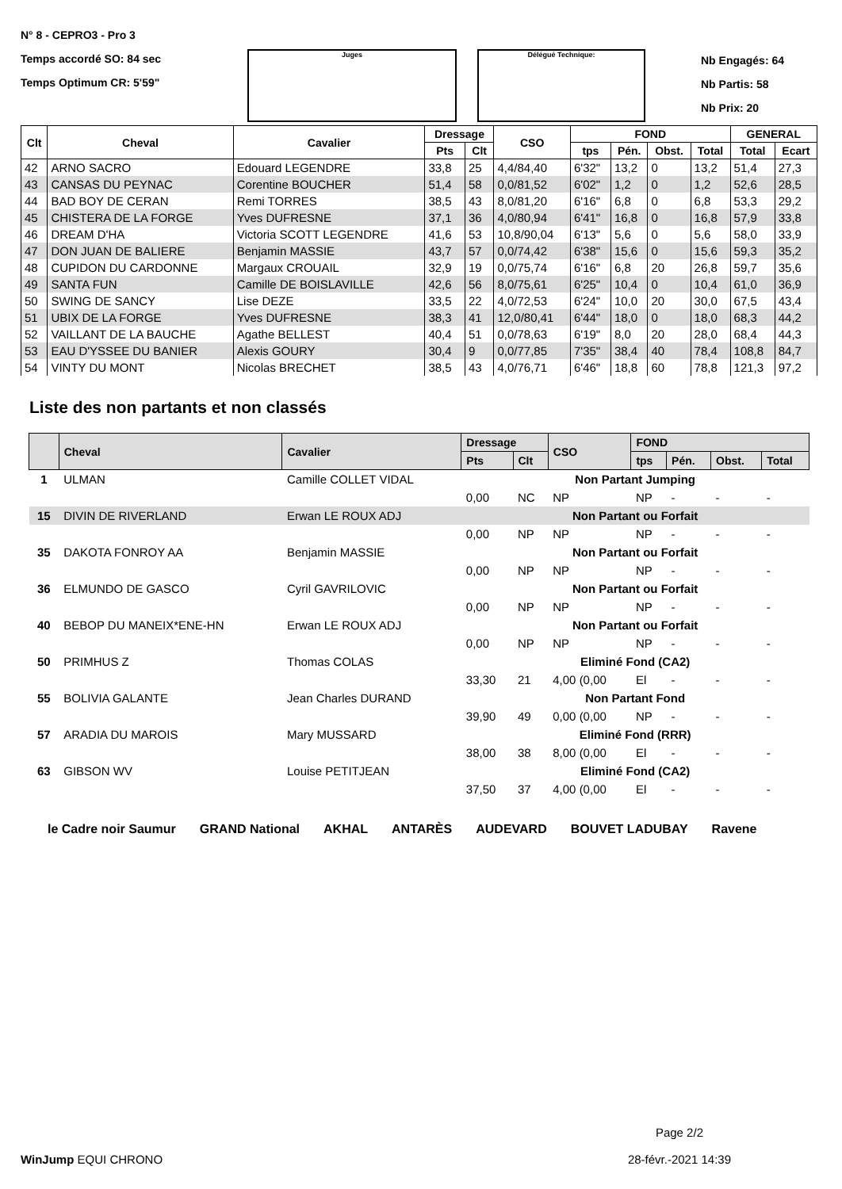N° 8 - CEPRO3 - Pro 3
Temps accordé SO: 84 sec
Temps Optimum CR: 5'59"
Juges Délégué Technique:
Nb Engagés: 64
Nb Partis: 58
Nb Prix: 20
| Clt | Cheval | Cavalier | Dressage | | CSO | FOND | | | | GENERAL | |
| --- | --- | --- | --- | --- | --- | --- | --- | --- | --- | --- | --- |
| | | | Pts | Clt | | tps | Pén. | Obst. | Total | Total | Ecart |
| 42 | ARNO SACRO | Edouard LEGENDRE | 33,8 | 25 | 4,4/84,40 | 6'32" | 13,2 | 0 | 13,2 | 51,4 | 27,3 |
| 43 | CANSAS DU PEYNAC | Corentine BOUCHER | 51,4 | 58 | 0,0/81,52 | 6'02" | 1,2 | 0 | 1,2 | 52,6 | 28,5 |
| 44 | BAD BOY DE CERAN | Remi TORRES | 38,5 | 43 | 8,0/81,20 | 6'16" | 6,8 | 0 | 6,8 | 53,3 | 29,2 |
| 45 | CHISTERA DE LA FORGE | Yves DUFRESNE | 37,1 | 36 | 4,0/80,94 | 6'41" | 16,8 | 0 | 16,8 | 57,9 | 33,8 |
| 46 | DREAM D'HA | Victoria SCOTT LEGENDRE | 41,6 | 53 | 10,8/90,04 | 6'13" | 5,6 | 0 | 5,6 | 58,0 | 33,9 |
| 47 | DON JUAN DE BALIERE | Benjamin MASSIE | 43,7 | 57 | 0,0/74,42 | 6'38" | 15,6 | 0 | 15,6 | 59,3 | 35,2 |
| 48 | CUPIDON DU CARDONNE | Margaux CROUAIL | 32,9 | 19 | 0,0/75,74 | 6'16" | 6,8 | 20 | 26,8 | 59,7 | 35,6 |
| 49 | SANTA FUN | Camille DE BOISLAVILLE | 42,6 | 56 | 8,0/75,61 | 6'25" | 10,4 | 0 | 10,4 | 61,0 | 36,9 |
| 50 | SWING DE SANCY | Lise DEZE | 33,5 | 22 | 4,0/72,53 | 6'24" | 10,0 | 20 | 30,0 | 67,5 | 43,4 |
| 51 | UBIX DE LA FORGE | Yves DUFRESNE | 38,3 | 41 | 12,0/80,41 | 6'44" | 18,0 | 0 | 18,0 | 68,3 | 44,2 |
| 52 | VAILLANT DE LA BAUCHE | Agathe BELLEST | 40,4 | 51 | 0,0/78,63 | 6'19" | 8,0 | 20 | 28,0 | 68,4 | 44,3 |
| 53 | EAU D'YSSEE DU BANIER | Alexis GOURY | 30,4 | 9 | 0,0/77,85 | 7'35" | 38,4 | 40 | 78,4 | 108,8 | 84,7 |
| 54 | VINTY DU MONT | Nicolas BRECHET | 38,5 | 43 | 4,0/76,71 | 6'46" | 18,8 | 60 | 78,8 | 121,3 | 97,2 |
Liste des non partants et non classés
| | Cheval | Cavalier | Dressage | | CSO | FOND | | | |
| --- | --- | --- | --- | --- | --- | --- | --- | --- | --- |
| | | | Pts | Clt | | tps | Pén. | Obst. | Total |
| 1 | ULMAN | Camille COLLET VIDAL | Non Partant Jumping | | | | | | |
| | | | 0,00 | NC | NP | NP | - | - | - |
| 15 | DIVIN DE RIVERLAND | Erwan LE ROUX ADJ | Non Partant ou Forfait | | | | | | |
| | | | 0,00 | NP | NP | NP | - | - | - |
| 35 | DAKOTA FONROY AA | Benjamin MASSIE | Non Partant ou Forfait | | | | | | |
| | | | 0,00 | NP | NP | NP | - | - | - |
| 36 | ELMUNDO DE GASCO | Cyril GAVRILOVIC | Non Partant ou Forfait | | | | | | |
| | | | 0,00 | NP | NP | NP | - | - | - |
| 40 | BEBOP DU MANEIX*ENE-HN | Erwan LE ROUX ADJ | Non Partant ou Forfait | | | | | | |
| | | | 0,00 | NP | NP | NP | - | - | - |
| 50 | PRIMHUS Z | Thomas COLAS | Eliminé Fond (CA2) | | | | | | |
| | | | 33,30 | 21 | 4,00 (0,00 | El | - | - | - |
| 55 | BOLIVIA GALANTE | Jean Charles DURAND | Non Partant Fond | | | | | | |
| | | | 39,90 | 49 | 0,00 (0,00 | NP | - | - | - |
| 57 | ARADIA DU MAROIS | Mary MUSSARD | Eliminé Fond (RRR) | | | | | | |
| | | | 38,00 | 38 | 8,00 (0,00 | El | - | - | - |
| 63 | GIBSON WV | Louise PETITJEAN | Eliminé Fond (CA2) | | | | | | |
| | | | 37,50 | 37 | 4,00 (0,00 | El | - | - | - |
le Cadre noir Saumur GRAND National AKHAL ANTARÈS AUDEVARD BOUVET LADUBAY Ravene
WinJump EQUI CHRONO
Page 2/2
28-févr.-2021 14:39